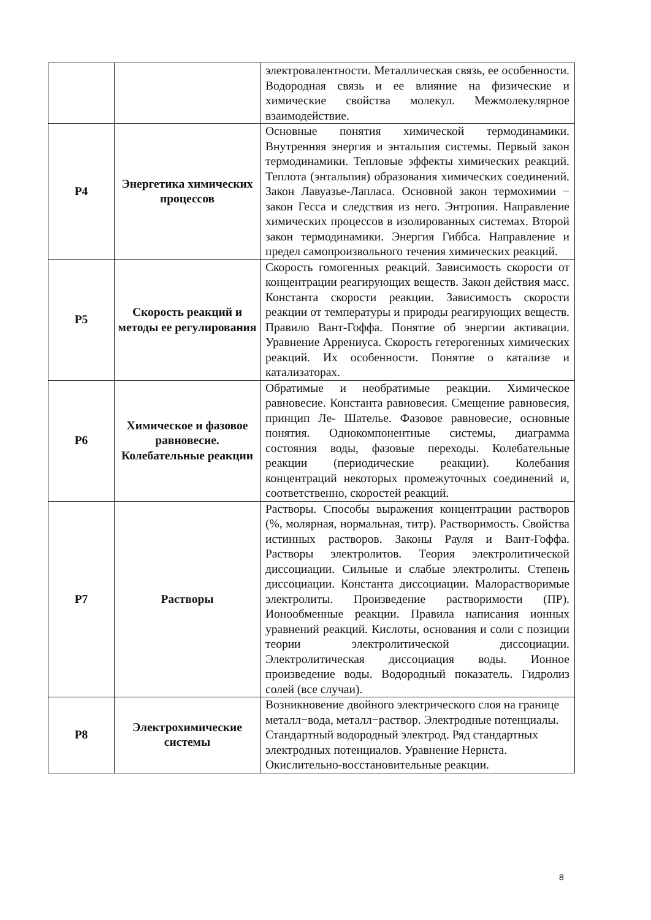| | | электровалентности. Металлическая связь, ее особенности. Водородная связь и ее влияние на физические и химические свойства молекул. Межмолекулярное взаимодействие. |
| P4 | Энергетика химических процессов | Основные понятия химической термодинамики. Внутренняя энергия и энтальпия системы. Первый закон термодинамики. Тепловые эффекты химических реакций. Теплота (энтальпия) образования химических соединений. Закон Лавуазье-Лапласа. Основной закон термохимии − закон Гесса и следствия из него. Энтропия. Направление химических процессов в изолированных системах. Второй закон термодинамики. Энергия Гиббса. Направление и предел самопроизвольного течения химических реакций. |
| P5 | Скорость реакций и методы ее регулирования | Скорость гомогенных реакций. Зависимость скорости от концентрации реагирующих веществ. Закон действия масс. Константа скорости реакции. Зависимость скорости реакции от температуры и природы реагирующих веществ. Правило Вант-Гоффа. Понятие об энергии активации. Уравнение Аррениуса. Скорость гетерогенных химических реакций. Их особенности. Понятие о катализе и катализаторах. |
| P6 | Химическое и фазовое равновесие. Колебательные реакции | Обратимые и необратимые реакции. Химическое равновесие. Константа равновесия. Смещение равновесия, принцип Ле- Шателье. Фазовое равновесие, основные понятия. Однокомпонентные системы, диаграмма состояния воды, фазовые переходы. Колебательные реакции (периодические реакции). Колебания концентраций некоторых промежуточных соединений и, соответственно, скоростей реакций. |
| P7 | Растворы | Растворы. Способы выражения концентрации растворов (%, молярная, нормальная, титр). Растворимость. Свойства истинных растворов. Законы Рауля и Вант-Гоффа. Растворы электролитов. Теория электролитической диссоциации. Сильные и слабые электролиты. Степень диссоциации. Константа диссоциации. Малорастворимые электролиты. Произведение растворимости (ПР). Ионообменные реакции. Правила написания ионных уравнений реакций. Кислоты, основания и соли с позиции теории электролитической диссоциации. Электролитическая диссоциация воды. Ионное произведение воды. Водородный показатель. Гидролиз солей (все случаи). |
| P8 | Электрохимические системы | Возникновение двойного электрического слоя на границе металл−вода, металл−раствор. Электродные потенциалы. Стандартный водородный электрод. Ряд стандартных электродных потенциалов. Уравнение Нернста. Окислительно-восстановительные реакции. |
8